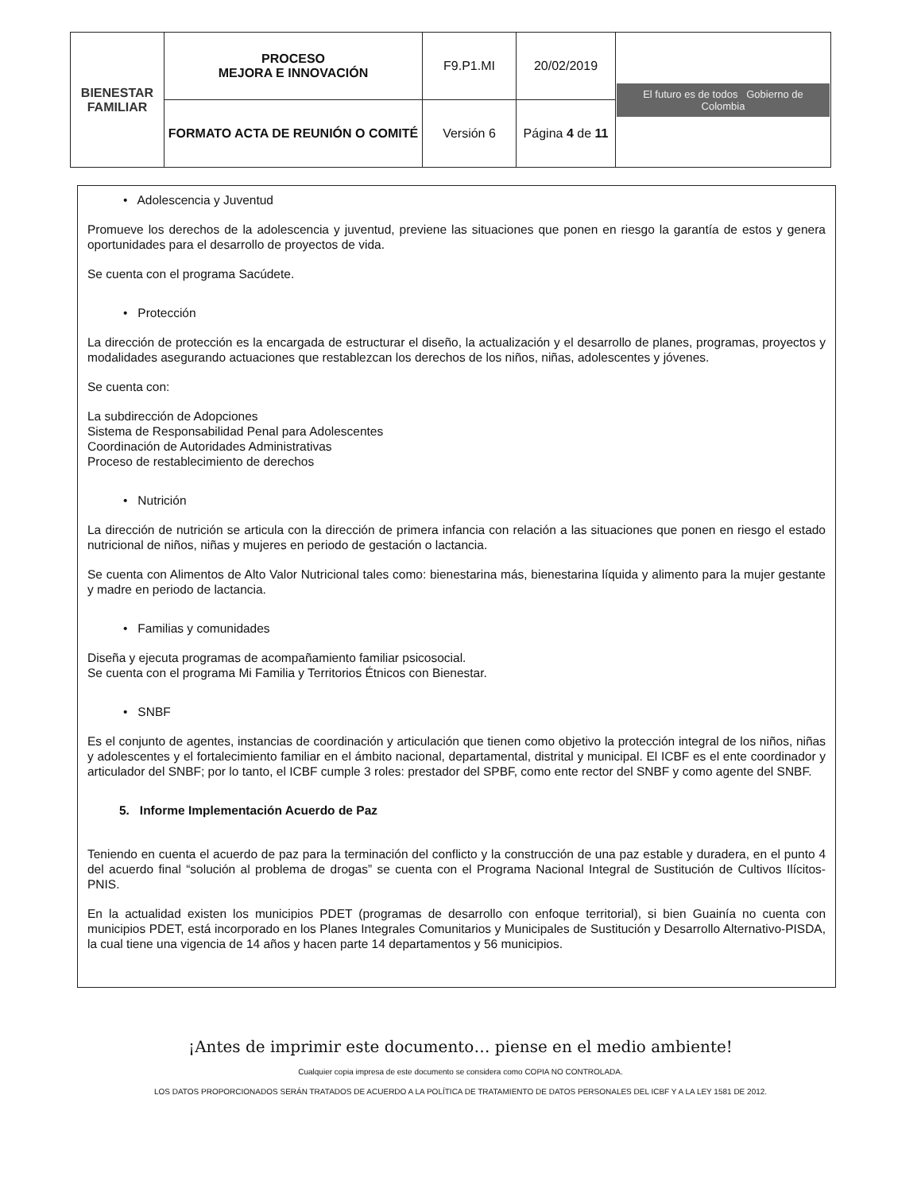| BIENESTAR FAMILIAR | PROCESO MEJORA E INNOVACIÓN | F9.P1.MI | 20/02/2019 | El futuro es de todos Gobierno de Colombia |
| | FORMATO ACTA DE REUNIÓN O COMITÉ | Versión 6 | Página 4 de 11 | |
• Adolescencia y Juventud
Promueve los derechos de la adolescencia y juventud, previene las situaciones que ponen en riesgo la garantía de estos y genera oportunidades para el desarrollo de proyectos de vida.
Se cuenta con el programa Sacúdete.
• Protección
La dirección de protección es la encargada de estructurar el diseño, la actualización y el desarrollo de planes, programas, proyectos y modalidades asegurando actuaciones que restablezcan los derechos de los niños, niñas, adolescentes y jóvenes.
Se cuenta con:
La subdirección de Adopciones
Sistema de Responsabilidad Penal para Adolescentes
Coordinación de Autoridades Administrativas
Proceso de restablecimiento de derechos
• Nutrición
La dirección de nutrición se articula con la dirección de primera infancia con relación a las situaciones que ponen en riesgo el estado nutricional de niños, niñas y mujeres en periodo de gestación o lactancia.
Se cuenta con Alimentos de Alto Valor Nutricional tales como: bienestarina más, bienestarina líquida y alimento para la mujer gestante y madre en periodo de lactancia.
• Familias y comunidades
Diseña y ejecuta programas de acompañamiento familiar psicosocial.
Se cuenta con el programa Mi Familia y Territorios Étnicos con Bienestar.
• SNBF
Es el conjunto de agentes, instancias de coordinación y articulación que tienen como objetivo la protección integral de los niños, niñas y adolescentes y el fortalecimiento familiar en el ámbito nacional, departamental, distrital y municipal. El ICBF es el ente coordinador y articulador del SNBF; por lo tanto, el ICBF cumple 3 roles: prestador del SPBF, como ente rector del SNBF y como agente del SNBF.
5. Informe Implementación Acuerdo de Paz
Teniendo en cuenta el acuerdo de paz para la terminación del conflicto y la construcción de una paz estable y duradera, en el punto 4 del acuerdo final “solución al problema de drogas” se cuenta con el Programa Nacional Integral de Sustitución de Cultivos Ilícitos-PNIS.
En la actualidad existen los municipios PDET (programas de desarrollo con enfoque territorial), si bien Guainía no cuenta con municipios PDET, está incorporado en los Planes Integrales Comunitarios y Municipales de Sustitución y Desarrollo Alternativo-PISDA, la cual tiene una vigencia de 14 años y hacen parte 14 departamentos y 56 municipios.
¡Antes de imprimir este documento… piense en el medio ambiente!
Cualquier copia impresa de este documento se considera como COPIA NO CONTROLADA.
LOS DATOS PROPORCIONADOS SERÁN TRATADOS DE ACUERDO A LA POLÍTICA DE TRATAMIENTO DE DATOS PERSONALES DEL ICBF Y A LA LEY 1581 DE 2012.